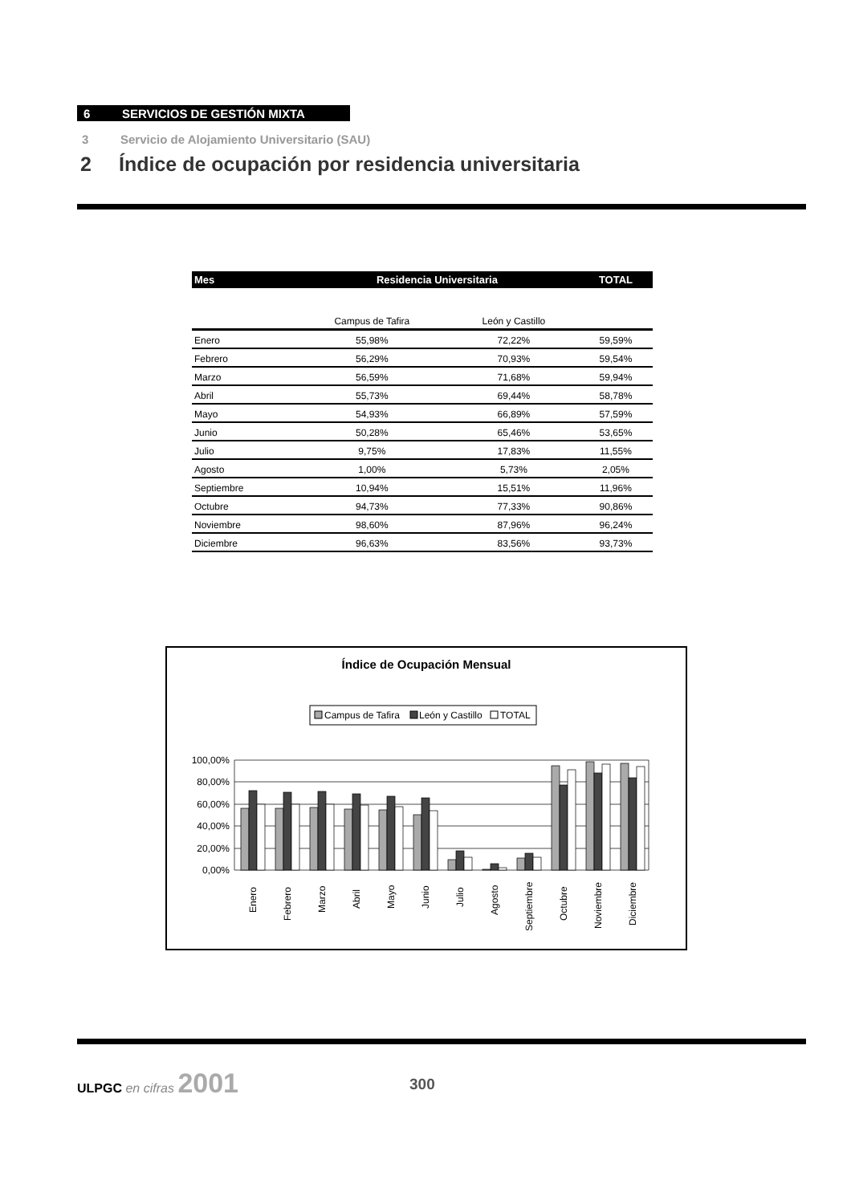6 SERVICIOS DE GESTIÓN MIXTA
3 Servicio de Alojamiento Universitario (SAU)
2 Índice de ocupación por residencia universitaria
| Mes | Residencia Universitaria | | TOTAL |
| --- | --- | --- | --- |
| | Campus de Tafira | León y Castillo | |
| Enero | 55,98% | 72,22% | 59,59% |
| Febrero | 56,29% | 70,93% | 59,54% |
| Marzo | 56,59% | 71,68% | 59,94% |
| Abril | 55,73% | 69,44% | 58,78% |
| Mayo | 54,93% | 66,89% | 57,59% |
| Junio | 50,28% | 65,46% | 53,65% |
| Julio | 9,75% | 17,83% | 11,55% |
| Agosto | 1,00% | 5,73% | 2,05% |
| Septiembre | 10,94% | 15,51% | 11,96% |
| Octubre | 94,73% | 77,33% | 90,86% |
| Noviembre | 98,60% | 87,96% | 96,24% |
| Diciembre | 96,63% | 83,56% | 93,73% |
Índice de Ocupación Mensual
Campus de Tafira
León y Castillo
TOTAL
100,00%
80,00%
60,00%
40,00%
20,00%
0,00%
Enero
Febrero
Marzo
Abril
Mayo
Junio
Julio
Agosto
Septiembre
Octubre
Noviembre
Diciembre
ULPGC en cifras 2001
300